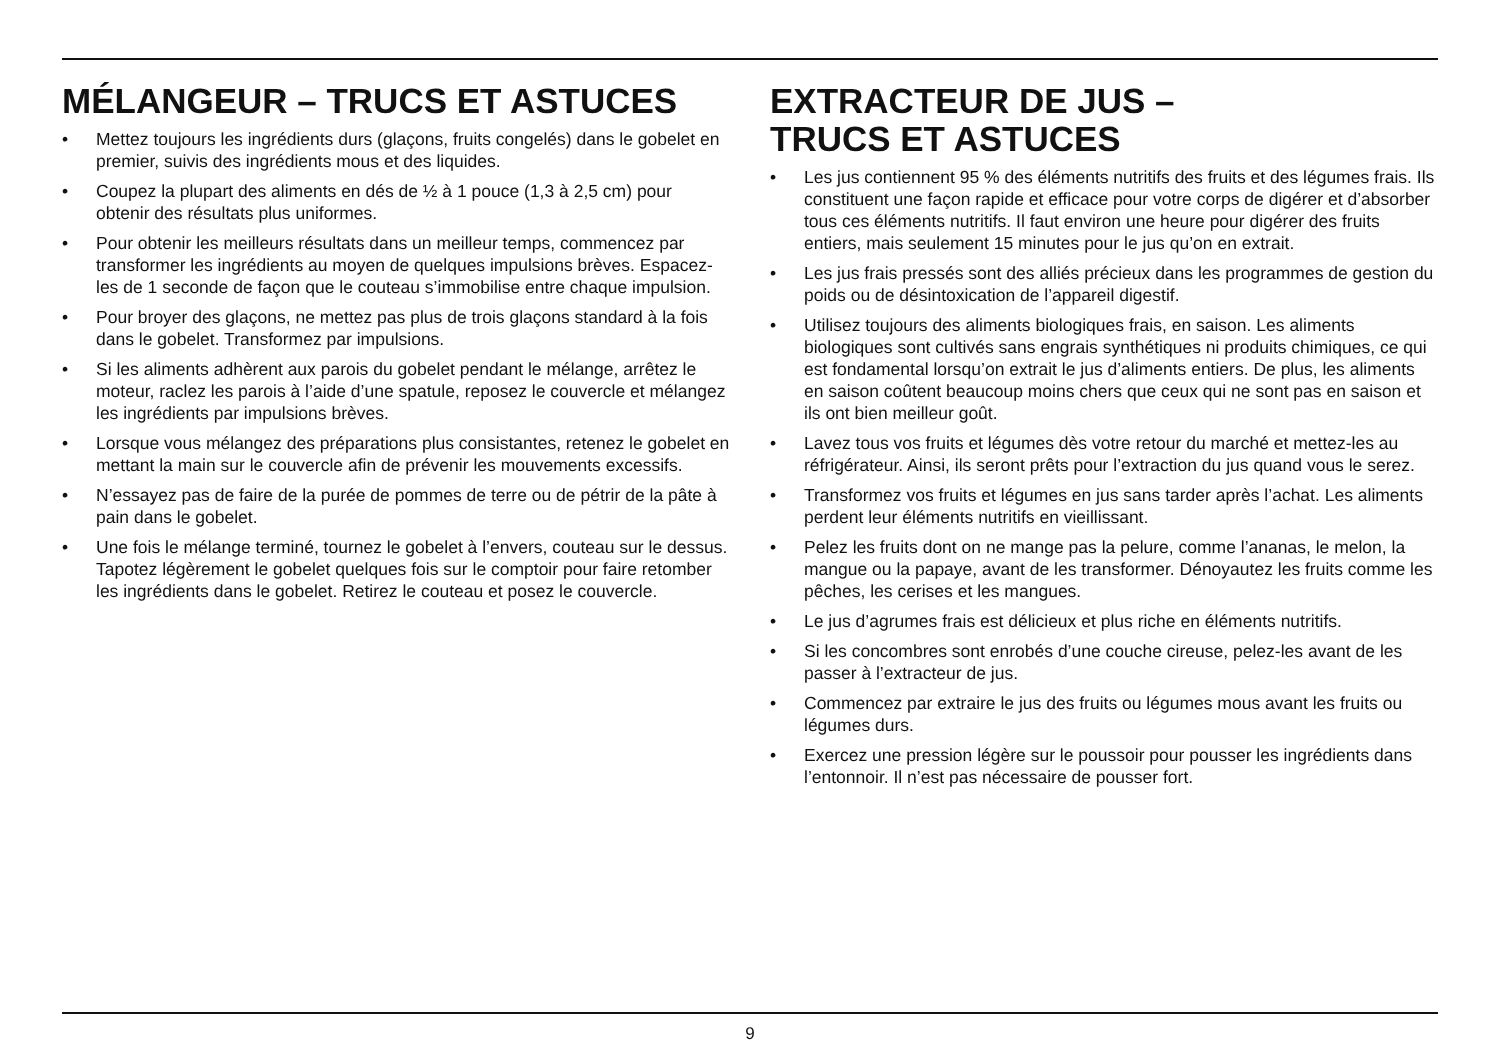MÉLANGEUR – TRUCS ET ASTUCES
• Mettez toujours les ingrédients durs (glaçons, fruits congelés) dans le gobelet en premier, suivis des ingrédients mous et des liquides.
• Coupez la plupart des aliments en dés de ½ à 1 pouce (1,3 à 2,5 cm) pour obtenir des résultats plus uniformes.
• Pour obtenir les meilleurs résultats dans un meilleur temps, commencez par transformer les ingrédients au moyen de quelques impulsions brèves. Espacez-les de 1 seconde de façon que le couteau s’immobilise entre chaque impulsion.
• Pour broyer des glaçons, ne mettez pas plus de trois glaçons standard à la fois dans le gobelet. Transformez par impulsions.
• Si les aliments adhèrent aux parois du gobelet pendant le mélange, arrêtez le moteur, raclez les parois à l’aide d’une spatule, reposez le couvercle et mélangez les ingrédients par impulsions brèves.
• Lorsque vous mélangez des préparations plus consistantes, retenez le gobelet en mettant la main sur le couvercle afin de prévenir les mouvements excessifs.
• N’essayez pas de faire de la purée de pommes de terre ou de pétrir de la pâte à pain dans le gobelet.
• Une fois le mélange terminé, tournez le gobelet à l’envers, couteau sur le dessus. Tapotez légèrement le gobelet quelques fois sur le comptoir pour faire retomber les ingrédients dans le gobelet. Retirez le couteau et posez le couvercle.
EXTRACTEUR DE JUS –
TRUCS ET ASTUCES
• Les jus contiennent 95 % des éléments nutritifs des fruits et des légumes frais. Ils constituent une façon rapide et efficace pour votre corps de digérer et d’absorber tous ces éléments nutritifs. Il faut environ une heure pour digérer des fruits entiers, mais seulement 15 minutes pour le jus qu’on en extrait.
• Les jus frais pressés sont des alliés précieux dans les programmes de gestion du poids ou de désintoxication de l’appareil digestif.
• Utilisez toujours des aliments biologiques frais, en saison. Les aliments biologiques sont cultivés sans engrais synthétiques ni produits chimiques, ce qui est fondamental lorsqu’on extrait le jus d’aliments entiers. De plus, les aliments en saison coûtent beaucoup moins chers que ceux qui ne sont pas en saison et ils ont bien meilleur goût.
• Lavez tous vos fruits et légumes dès votre retour du marché et mettez-les au réfrigérateur. Ainsi, ils seront prêts pour l’extraction du jus quand vous le serez.
• Transformez vos fruits et légumes en jus sans tarder après l’achat. Les aliments perdent leur éléments nutritifs en vieillissant.
• Pelez les fruits dont on ne mange pas la pelure, comme l’ananas, le melon, la mangue ou la papaye, avant de les transformer. Dénoyautez les fruits comme les pêches, les cerises et les mangues.
• Le jus d’agrumes frais est délicieux et plus riche en éléments nutritifs.
• Si les concombres sont enrobés d’une couche cireuse, pelez-les avant de les passer à l’extracteur de jus.
• Commencez par extraire le jus des fruits ou légumes mous avant les fruits ou légumes durs.
• Exercez une pression légère sur le poussoir pour pousser les ingrédients dans l’entonnoir. Il n’est pas nécessaire de pousser fort.
9